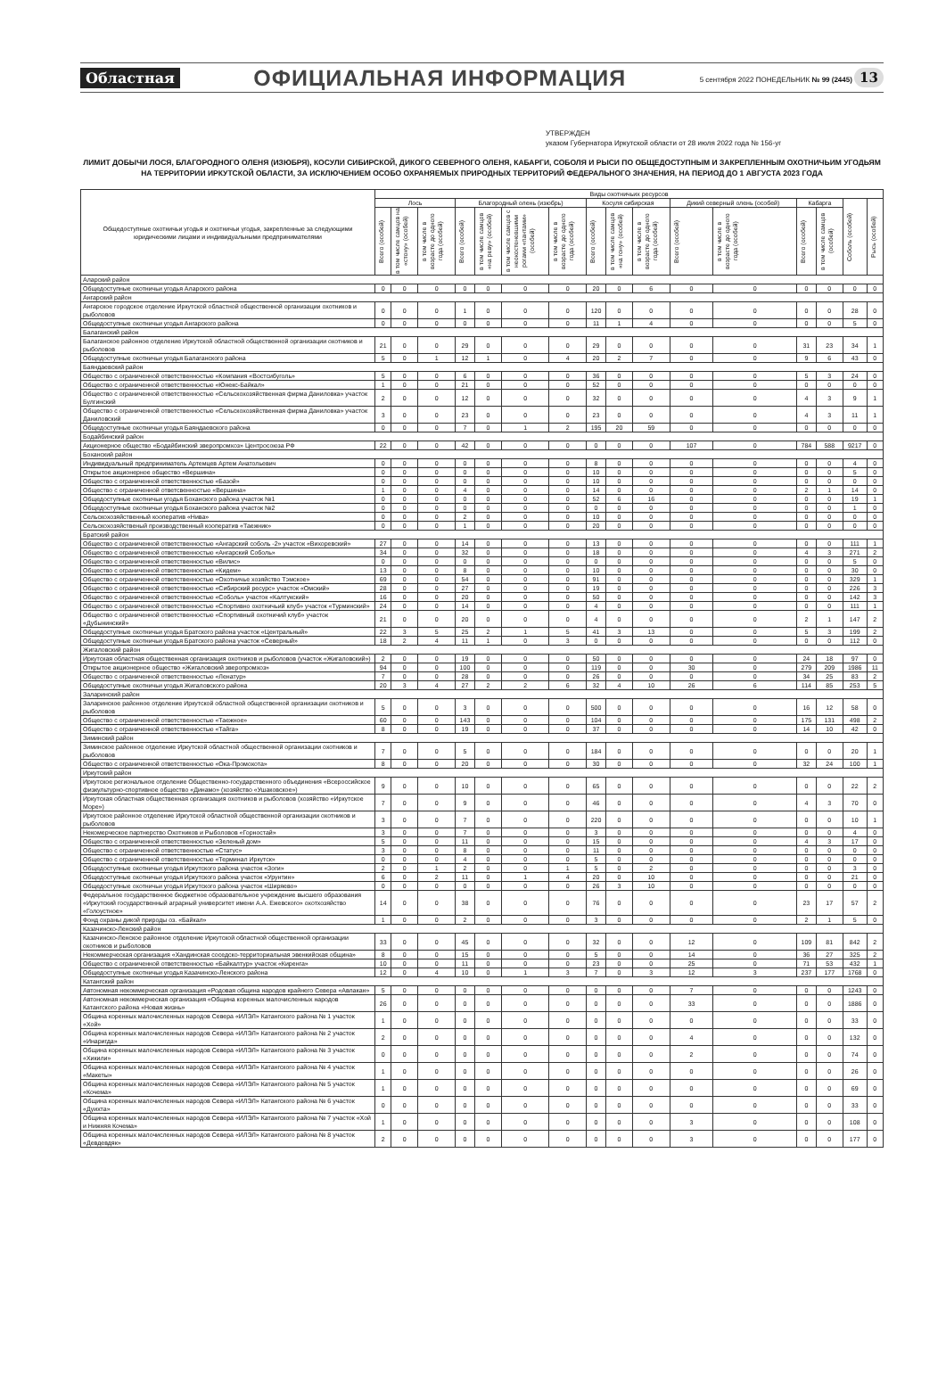Областная ОФИЦИАЛЬНАЯ ИНФОРМАЦИЯ 5 сентября 2022 ПОНЕДЕЛЬНИК № 99 (2445) 13
УТВЕРЖДЕН
указом Губернатора Иркутской области от 28 июля 2022 года № 156-уг
ЛИМИТ ДОБЫЧИ ЛОСЯ, БЛАГОРОДНОГО ОЛЕНЯ (ИЗЮБРЯ), КОСУЛИ СИБИРСКОЙ, ДИКОГО СЕВЕРНОГО ОЛЕНЯ, КАБАРГИ, СОБОЛЯ И РЫСИ ПО ОБЩЕДОСТУПНЫМ И ЗАКРЕПЛЕННЫМ ОХОТНИЧЬИМ УГОДЬЯМ НА ТЕРРИТОРИИ ИРКУТСКОЙ ОБЛАСТИ, ЗА ИСКЛЮЧЕНИЕМ ОСОБО ОХРАНЯЕМЫХ ПРИРОДНЫХ ТЕРРИТОРИЙ ФЕДЕРАЛЬНОГО ЗНАЧЕНИЯ, НА ПЕРИОД ДО 1 АВГУСТА 2023 ГОДА
| Общедоступные охотничьи угодья и охотничьи угодья, закрепленные за следующими юридическими лицами и индивидуальными предпринимателями | Виды охотничьих ресурсов | | | | | | | | | | | | | | | |
| --- | --- | --- | --- | --- | --- | --- | --- | --- | --- | --- | --- | --- | --- | --- | --- | --- |
| | Лось | | | Благородный олень (изюбрь) | | | | Косуля сибирская | | | Дикий северный олень (особей) | | Кабарга | | Соболь (особей) | Рысь (особей) |
| | Всего (особей) | в том числе самцов на «стону» (особей) | в том числе в возрасте до одного года (особей) | Всего (особей) | в том числе самцов «на реву» (особей) | в том числе самцов с неокостеневшими рогами «пантами» (особей) | в том числе в возрасте до одного года (особей) | Всего (особей) | в том числе самцов «на гону» (особей) | в том числе в возрасте до одного года (особей) | Всего (особей) | в том числе в возрасте до одного года (особей) | Всего (особей) | в том числе самцов (особей) | | |
| Аларский район | | | | | | | | | | | | | | | | |
| Общедоступные охотничьи угодья Аларского района | 0 | 0 | 0 | 0 | 0 | 0 | 0 | 20 | 0 | 6 | 0 | 0 | 0 | 0 | 0 | 0 |
| Ангарский район | | | | | | | | | | | | | | | | |
| Ангарское городское отделение Иркутской областной общественной организации охотников и рыболовов | 0 | 0 | 0 | 1 | 0 | 0 | 0 | 120 | 0 | 0 | 0 | 0 | 0 | 0 | 28 | 0 |
| Общедоступные охотничьи угодья Ангарского района | 0 | 0 | 0 | 0 | 0 | 0 | 0 | 11 | 1 | 4 | 0 | 0 | 0 | 0 | 5 | 0 |
| Балаганский район | | | | | | | | | | | | | | | | |
| Балаганское районное отделение Иркутской областной общественной организации охотников и рыболовов | 21 | 0 | 0 | 29 | 0 | 0 | 0 | 29 | 0 | 0 | 0 | 0 | 31 | 23 | 34 | 1 |
| Общедоступные охотничьи угодья Балаганского района | 5 | 0 | 1 | 12 | 1 | 0 | 4 | 20 | 2 | 7 | 0 | 0 | 9 | 6 | 43 | 0 |
| Баяндаевский район | | | | | | | | | | | | | | | | |
| Общество с ограниченной ответственностью «Компания «Востсибуголь» | 5 | 0 | 0 | 6 | 0 | 0 | 0 | 36 | 0 | 0 | 0 | 0 | 5 | 3 | 24 | 0 |
| Общество с ограниченной ответственностью «Юнекс-Байкал» | 1 | 0 | 0 | 21 | 0 | 0 | 0 | 52 | 0 | 0 | 0 | 0 | 0 | 0 | 0 | 0 |
| Общество с ограниченной ответственностью «Сельскохозяйственная фирма Даниловка» участок Булгинский | 2 | 0 | 0 | 12 | 0 | 0 | 0 | 32 | 0 | 0 | 0 | 0 | 4 | 3 | 9 | 1 |
| Общество с ограниченной ответственностью «Сельскохозяйственная фирма Даниловка» участок Даниловский | 3 | 0 | 0 | 23 | 0 | 0 | 0 | 23 | 0 | 0 | 0 | 0 | 4 | 3 | 11 | 1 |
| Общедоступные охотничьи угодья Баяндаевского района | 0 | 0 | 0 | 7 | 0 | 1 | 2 | 195 | 20 | 59 | 0 | 0 | 0 | 0 | 0 | 0 |
| Бодайбинский район | | | | | | | | | | | | | | | | |
| Акционерное общество «Бодайбинский зверопромхоз» Центросоюза РФ | 22 | 0 | 0 | 42 | 0 | 0 | 0 | 0 | 0 | 0 | 107 | 0 | 784 | 588 | 9217 | 0 |
| Боханский район | | | | | | | | | | | | | | | | |
| Индивидуальный предприниматель Артемцев Артем Анатольевич | 0 | 0 | 0 | 0 | 0 | 0 | 0 | 8 | 0 | 0 | 0 | 0 | 0 | 0 | 4 | 0 |
| Открытое акционерное общество «Вершина» | 0 | 0 | 0 | 0 | 0 | 0 | 0 | 10 | 0 | 0 | 0 | 0 | 0 | 0 | 5 | 0 |
| Общество с ограниченной ответственностью «Базой» | 0 | 0 | 0 | 0 | 0 | 0 | 0 | 10 | 0 | 0 | 0 | 0 | 0 | 0 | 0 | 0 |
| Общество с ограниченной ответсвенностью «Вершина» | 1 | 0 | 0 | 4 | 0 | 0 | 0 | 14 | 0 | 0 | 0 | 0 | 2 | 1 | 14 | 0 |
| Общедоступные охотничьи угодья Боханского района участок №1 | 0 | 0 | 0 | 0 | 0 | 0 | 0 | 52 | 6 | 16 | 0 | 0 | 0 | 0 | 19 | 1 |
| Общедоступные охотничьи угодья Боханского района участок №2 | 0 | 0 | 0 | 0 | 0 | 0 | 0 | 0 | 0 | 0 | 0 | 0 | 0 | 0 | 1 | 0 |
| Сельскохозяйственный кооператив «Нива» | 0 | 0 | 0 | 2 | 0 | 0 | 0 | 10 | 0 | 0 | 0 | 0 | 0 | 0 | 0 | 0 |
| Сельскохозяйственый производственный кооператив «Таежник» | 0 | 0 | 0 | 1 | 0 | 0 | 0 | 20 | 0 | 0 | 0 | 0 | 0 | 0 | 0 | 0 |
| Братский район | | | | | | | | | | | | | | | | |
| Общество с ограниченной ответственностью «Ангарский соболь -2» участок «Вихоревский» | 27 | 0 | 0 | 14 | 0 | 0 | 0 | 13 | 0 | 0 | 0 | 0 | 0 | 0 | 111 | 1 |
| Общество с ограниченной ответственностью «Ангарский Соболь» | 34 | 0 | 0 | 32 | 0 | 0 | 0 | 18 | 0 | 0 | 0 | 0 | 4 | 3 | 271 | 2 |
| Общество с ограниченной ответственностью «Вилис» | 0 | 0 | 0 | 0 | 0 | 0 | 0 | 0 | 0 | 0 | 0 | 0 | 0 | 0 | 5 | 0 |
| Общество с ограниченной ответственностью «Кидем» | 13 | 0 | 0 | 8 | 0 | 0 | 0 | 10 | 0 | 0 | 0 | 0 | 0 | 0 | 30 | 0 |
| Общество с ограниченной ответственностью «Охотничье хозяйство Тэмское» | 69 | 0 | 0 | 54 | 0 | 0 | 0 | 91 | 0 | 0 | 0 | 0 | 0 | 0 | 329 | 1 |
| Общество с ограниченной ответственностью «Сибирский ресурс» участок «Омский» | 28 | 0 | 0 | 27 | 0 | 0 | 0 | 19 | 0 | 0 | 0 | 0 | 0 | 0 | 226 | 3 |
| Общество с ограниченной ответственностью «Соболь» участок «Калтукский» | 16 | 0 | 0 | 20 | 0 | 0 | 0 | 50 | 0 | 0 | 0 | 0 | 0 | 0 | 142 | 3 |
| Общество с ограниченной ответственностью «Спортивно охотничьий клуб» участок «Турминский» | 24 | 0 | 0 | 14 | 0 | 0 | 0 | 4 | 0 | 0 | 0 | 0 | 0 | 0 | 111 | 1 |
| Общество с ограниченной ответственностью «Спортивный охотничий клуб» участок «Дубынинский» | 21 | 0 | 0 | 20 | 0 | 0 | 0 | 4 | 0 | 0 | 0 | 0 | 2 | 1 | 147 | 2 |
| Общедоступные охотничьи угодья Братского района участок «Центральный» | 22 | 3 | 5 | 25 | 2 | 1 | 5 | 41 | 3 | 13 | 0 | 0 | 5 | 3 | 199 | 2 |
| Общедоступные охотничьи угодья Братского района участок «Северный» | 18 | 2 | 4 | 11 | 1 | 0 | 3 | 0 | 0 | 0 | 0 | 0 | 0 | 0 | 112 | 0 |
| Жигаловский район | | | | | | | | | | | | | | | | |
| Иркутская областная общественная организация охотников и рыболовов (участок «Жигаловский») | 2 | 0 | 0 | 19 | 0 | 0 | 0 | 50 | 0 | 0 | 0 | 0 | 24 | 18 | 97 | 0 |
| Открытое акционерное общество «Жигаловский зверопромхоз» | 94 | 0 | 0 | 100 | 0 | 0 | 0 | 119 | 0 | 0 | 30 | 0 | 279 | 209 | 1986 | 11 |
| Общество с ограниченной ответственностью «Ленатур» | 7 | 0 | 0 | 28 | 0 | 0 | 0 | 26 | 0 | 0 | 0 | 0 | 34 | 25 | 83 | 2 |
| Общедоступные охотничьи угодья Жигаловского района | 20 | 3 | 4 | 27 | 2 | 2 | 6 | 32 | 4 | 10 | 26 | 6 | 114 | 85 | 253 | 5 |
| Заларинский район | | | | | | | | | | | | | | | | |
| Заларинское районное отделение Иркутской областной общественной организации охотников и рыболовов | 5 | 0 | 0 | 3 | 0 | 0 | 0 | 500 | 0 | 0 | 0 | 0 | 16 | 12 | 58 | 0 |
| Общество с ограниченной ответственностью «Таежное» | 60 | 0 | 0 | 143 | 0 | 0 | 0 | 104 | 0 | 0 | 0 | 0 | 175 | 131 | 498 | 2 |
| Общество с ограниченной ответственностью «Тайга» | 8 | 0 | 0 | 19 | 0 | 0 | 0 | 37 | 0 | 0 | 0 | 0 | 14 | 10 | 42 | 0 |
| Зиминский район | | | | | | | | | | | | | | | | |
| Зиминское районное отделение Иркутской областной общественной организации охотников и рыболовов | 7 | 0 | 0 | 5 | 0 | 0 | 0 | 184 | 0 | 0 | 0 | 0 | 0 | 0 | 20 | 1 |
| Общество с ограниченной ответственностью «Ока-Промохота» | 8 | 0 | 0 | 20 | 0 | 0 | 0 | 30 | 0 | 0 | 0 | 0 | 32 | 24 | 100 | 1 |
| Иркутский район | | | | | | | | | | | | | | | | |
| Иркутское региональное отделение Общественно-государственного объединения «Всероссийское физкультурно-спортивное общество «Динамо» (хозяйство «Ушаковское») | 9 | 0 | 0 | 10 | 0 | 0 | 0 | 65 | 0 | 0 | 0 | 0 | 0 | 0 | 22 | 2 |
| Иркутская областная общественная организация охотников и рыболовов (хозяйство «Иркутское Море») | 7 | 0 | 0 | 9 | 0 | 0 | 0 | 46 | 0 | 0 | 0 | 0 | 4 | 3 | 70 | 0 |
| Иркутское районное отделение Иркутской областной общественной организации охотников и рыболовов | 3 | 0 | 0 | 7 | 0 | 0 | 0 | 220 | 0 | 0 | 0 | 0 | 0 | 0 | 10 | 1 |
| Некомерческое партнерство Охотников и Рыболовов «Горностай» | 3 | 0 | 0 | 7 | 0 | 0 | 0 | 3 | 0 | 0 | 0 | 0 | 0 | 0 | 4 | 0 |
| Общество с ограниченной ответственностью «Зеленый дом» | 5 | 0 | 0 | 11 | 0 | 0 | 0 | 15 | 0 | 0 | 0 | 0 | 4 | 3 | 17 | 0 |
| Общество с ограниченной ответственностью «Статус» | 3 | 0 | 0 | 8 | 0 | 0 | 0 | 11 | 0 | 0 | 0 | 0 | 0 | 0 | 0 | 0 |
| Общество с ограниченной ответственностью «Терминал Иркутск» | 0 | 0 | 0 | 4 | 0 | 0 | 0 | 5 | 0 | 0 | 0 | 0 | 0 | 0 | 0 | 0 |
| Общедоступные охотничьи угодья Иркутского района участок «Зоги» | 2 | 0 | 1 | 2 | 0 | 0 | 1 | 5 | 0 | 2 | 0 | 0 | 0 | 0 | 3 | 0 |
| Общедоступные охотничьи угодья Иркутского района участок «Урунтин» | 6 | 0 | 2 | 11 | 0 | 1 | 4 | 20 | 0 | 10 | 0 | 0 | 0 | 0 | 21 | 0 |
| Общедоступные охотничьи угодья Иркутского района участок «Ширяево» | 0 | 0 | 0 | 0 | 0 | 0 | 0 | 26 | 3 | 10 | 0 | 0 | 0 | 0 | 0 | 0 |
| Федеральное государственное бюджетное образовательное учреждение высшего образования «Иркутский государственный аграрный университет имени А.А. Ежевского» охотхозяйство «Голоустное» | 14 | 0 | 0 | 38 | 0 | 0 | 0 | 76 | 0 | 0 | 0 | 0 | 23 | 17 | 57 | 2 |
| Фонд охраны дикой природы оз. «Байкал» | 1 | 0 | 0 | 2 | 0 | 0 | 0 | 3 | 0 | 0 | 0 | 0 | 2 | 1 | 5 | 0 |
| Казачинско-Ленский район | | | | | | | | | | | | | | | | |
| Казачинско-Ленское районное отделение Иркутской областной общественной организации охотников и рыболовов | 33 | 0 | 0 | 45 | 0 | 0 | 0 | 32 | 0 | 0 | 12 | 0 | 109 | 81 | 842 | 2 |
| Некоммерческая организация «Хандинская соседско-территориальная эвенкийская община» | 8 | 0 | 0 | 15 | 0 | 0 | 0 | 5 | 0 | 0 | 14 | 0 | 36 | 27 | 325 | 2 |
| Общество с ограниченной ответственностью «Байкалтур» участок «Киренга» | 10 | 0 | 0 | 11 | 0 | 0 | 0 | 23 | 0 | 0 | 25 | 0 | 71 | 53 | 432 | 1 |
| Общедоступные охотничьи угодья Казачинско-Ленского района | 12 | 0 | 4 | 10 | 0 | 1 | 3 | 7 | 0 | 3 | 12 | 3 | 237 | 177 | 1768 | 0 |
| Катангский район | | | | | | | | | | | | | | | | |
| Автономная некоммерческая организация «Родовая община народов крайнего Севера «Авлакан» | 5 | 0 | 0 | 0 | 0 | 0 | 0 | 0 | 0 | 0 | 7 | 0 | 0 | 0 | 1243 | 0 |
| Автономная некоммерческая организация «Община коренных малочисленных народов Катангского района «Новая жизнь» | 26 | 0 | 0 | 0 | 0 | 0 | 0 | 0 | 0 | 0 | 33 | 0 | 0 | 0 | 1886 | 0 |
| Община коренных малочисленных народов Севера «ИЛЭЛ» Катангского района № 1 участок «Хой» | 1 | 0 | 0 | 0 | 0 | 0 | 0 | 0 | 0 | 0 | 0 | 0 | 0 | 0 | 33 | 0 |
| Община коренных малочисленных народов Севера «ИЛЭЛ» Катангского района № 2 участок «Инаригда» | 2 | 0 | 0 | 0 | 0 | 0 | 0 | 0 | 0 | 0 | 4 | 0 | 0 | 0 | 132 | 0 |
| Община коренных малочисленных народов Севера «ИЛЭЛ» Катангского района № 3 участок «Хикили» | 0 | 0 | 0 | 0 | 0 | 0 | 0 | 0 | 0 | 0 | 2 | 0 | 0 | 0 | 74 | 0 |
| Община коренных малочисленных народов Севера «ИЛЭЛ» Катангского района № 4 участок «Макеты» | 1 | 0 | 0 | 0 | 0 | 0 | 0 | 0 | 0 | 0 | 0 | 0 | 0 | 0 | 26 | 0 |
| Община коренных малочисленных народов Севера «ИЛЭЛ» Катангского района № 5 участок «Кочема» | 1 | 0 | 0 | 0 | 0 | 0 | 0 | 0 | 0 | 0 | 0 | 0 | 0 | 0 | 69 | 0 |
| Община коренных малочисленных народов Севера «ИЛЭЛ» Катангского района № 6 участок «Дуихта» | 0 | 0 | 0 | 0 | 0 | 0 | 0 | 0 | 0 | 0 | 0 | 0 | 0 | 0 | 33 | 0 |
| Община коренных малочисленных народов Севера «ИЛЭЛ» Катангского района № 7 участок «Хой и Нижняя Кочема» | 1 | 0 | 0 | 0 | 0 | 0 | 0 | 0 | 0 | 0 | 3 | 0 | 0 | 0 | 108 | 0 |
| Община коренных малочисленных народов Севера «ИЛЭЛ» Катангского района № 8 участок «Девдевдяк» | 2 | 0 | 0 | 0 | 0 | 0 | 0 | 0 | 0 | 0 | 3 | 0 | 0 | 0 | 177 | 0 |